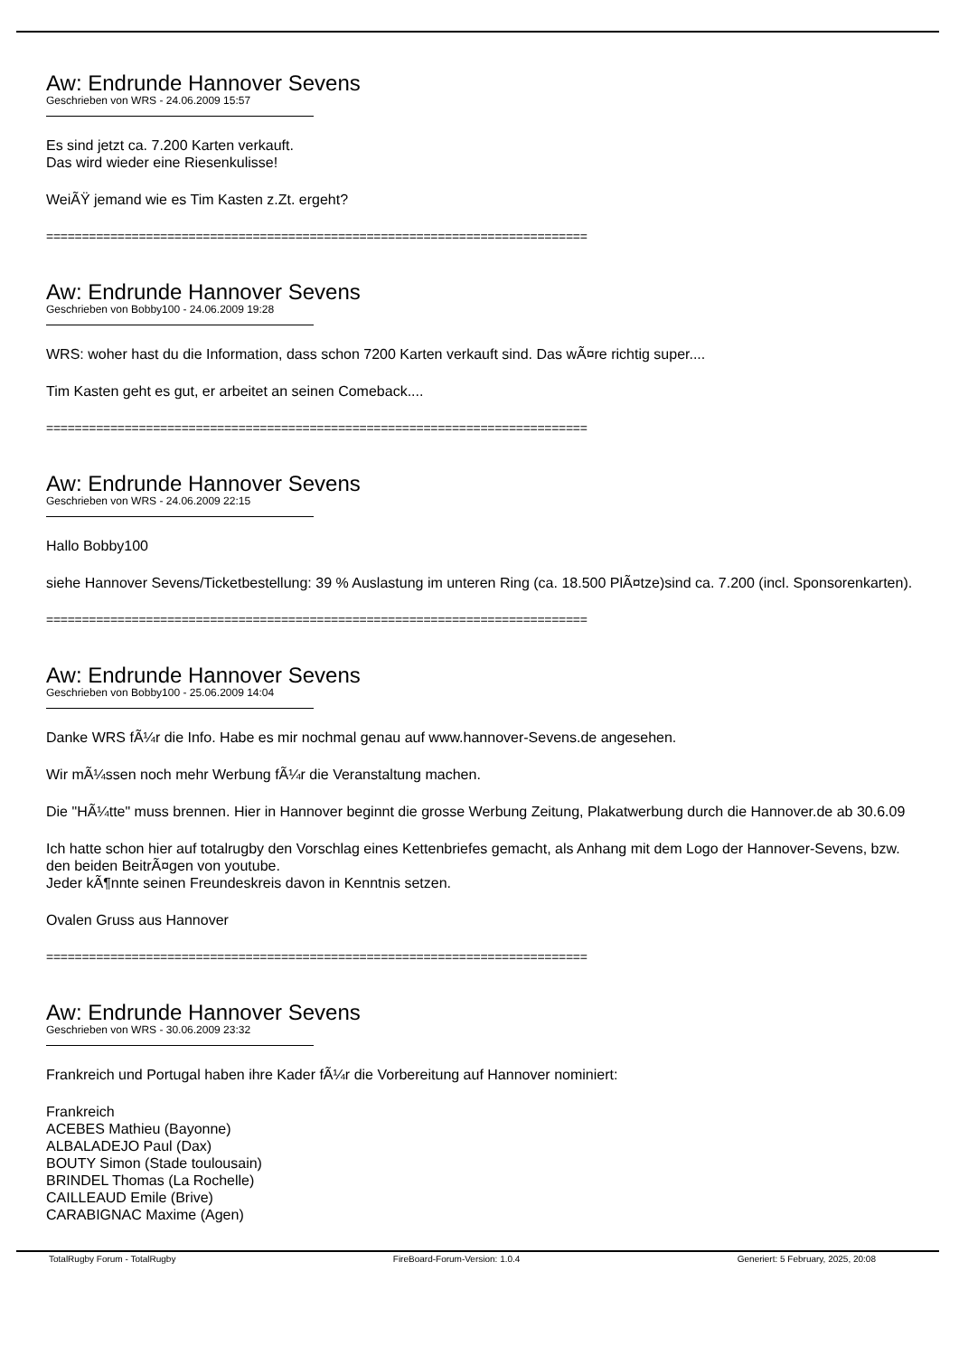Aw: Endrunde Hannover Sevens
Geschrieben von WRS - 24.06.2009 15:57
Es sind jetzt ca. 7.200 Karten verkauft.
Das wird wieder eine Riesenkulisse!
WeiÃŸ jemand wie es Tim Kasten z.Zt. ergeht?
============================================================================
Aw: Endrunde Hannover Sevens
Geschrieben von Bobby100 - 24.06.2009 19:28
WRS: woher hast du die Information, dass schon 7200 Karten verkauft sind. Das wÃ¤re richtig super....
Tim Kasten geht es gut, er arbeitet an seinen Comeback....
============================================================================
Aw: Endrunde Hannover Sevens
Geschrieben von WRS - 24.06.2009 22:15
Hallo Bobby100
siehe Hannover Sevens/Ticketbestellung: 39 % Auslastung im unteren Ring (ca. 18.500 PlÃ¤tze)sind ca. 7.200 (incl. Sponsorenkarten).
============================================================================
Aw: Endrunde Hannover Sevens
Geschrieben von Bobby100 - 25.06.2009 14:04
Danke WRS fÃ¼r die Info. Habe es mir nochmal genau auf www.hannover-Sevens.de angesehen.
Wir mÃ¼ssen noch mehr Werbung fÃ¼r die Veranstaltung machen.
Die "HÃ¼tte" muss brennen. Hier in Hannover beginnt die grosse Werbung Zeitung, Plakatwerbung durch die Hannover.de ab 30.6.09
Ich hatte schon hier auf totalrugby den Vorschlag eines Kettenbriefes gemacht, als Anhang mit dem Logo der Hannover-Sevens, bzw. den beiden BeitrÃ¤gen von youtube.
Jeder kÃ¶nnte seinen Freundeskreis davon in Kenntnis setzen.
Ovalen Gruss aus Hannover
============================================================================
Aw: Endrunde Hannover Sevens
Geschrieben von WRS - 30.06.2009 23:32
Frankreich und Portugal haben ihre Kader fÃ¼r die Vorbereitung auf Hannover nominiert:
Frankreich
ACEBES Mathieu (Bayonne)
ALBALADEJO Paul (Dax)
BOUTY Simon (Stade toulousain)
BRINDEL Thomas (La Rochelle)
CAILLEAUD Emile (Brive)
CARABIGNAC Maxime (Agen)
TotalRugby Forum - TotalRugby FireBoard-Forum-Version: 1.0.4 Generiert: 5 February, 2025, 20:08